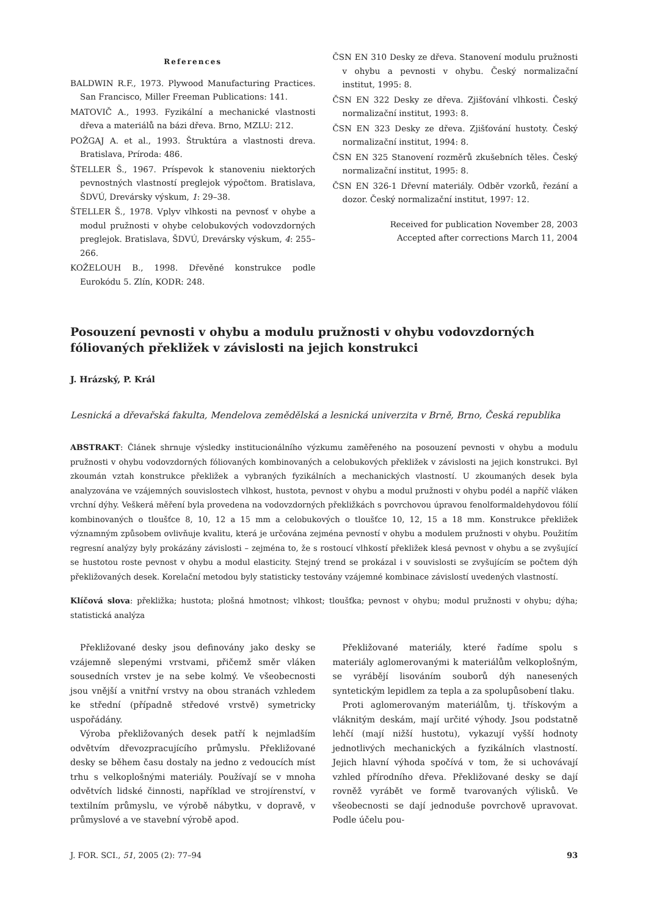References
BALDWIN R.F., 1973. Plywood Manufacturing Practices. San Francisco, Miller Freeman Publications: 141.
MATOVIČ A., 1993. Fyzikální a mechanické vlastnosti dřeva a materiálů na bázi dřeva. Brno, MZLU: 212.
POŽGAJ A. et al., 1993. Štruktúra a vlastnosti dreva. Bratislava, Príroda: 486.
ŠTELLER Š., 1967. Príspevok k stanoveniu niektorých pevnostných vlastností preglejok výpočtom. Bratislava, ŠDVÚ, Drevársky výskum, 1: 29–38.
ŠTELLER Š., 1978. Vplyv vlhkosti na pevnosť v ohybe a modul pružnosti v ohybe celobukových vodovzdorných preglejok. Bratislava, ŠDVÚ, Drevársky výskum, 4: 255–266.
KOŽELOUH B., 1998. Dřevěné konstrukce podle Eurokódu 5. Zlín, KODR: 248.
ČSN EN 310 Desky ze dřeva. Stanovení modulu pružnosti v ohybu a pevnosti v ohybu. Český normalizační institut, 1995: 8.
ČSN EN 322 Desky ze dřeva. Zjišťování vlhkosti. Český normalizační institut, 1993: 8.
ČSN EN 323 Desky ze dřeva. Zjišťování hustoty. Český normalizační institut, 1994: 8.
ČSN EN 325 Stanovení rozměrů zkušebních těles. Český normalizační institut, 1995: 8.
ČSN EN 326-1 Dřevní materiály. Odběr vzorků, řezání a dozor. Český normalizační institut, 1997: 12.
Received for publication November 28, 2003
Accepted after corrections March 11, 2004
Posouzení pevnosti v ohybu a modulu pružnosti v ohybu vodovzdorných fóliovaných překližek v závislosti na jejich konstrukci
J. Hrázský, P. Král
Lesnická a dřevařská fakulta, Mendelova zemědělská a lesnická univerzita v Brně, Brno, Česká republika
ABSTRAKT: Článek shrnuje výsledky institucionálního výzkumu zaměřeného na posouzení pevnosti v ohybu a modulu pružnosti v ohybu vodovzdorných fóliovaných kombinovaných a celobukových překližek v závislosti na jejich konstrukci. Byl zkoumán vztah konstrukce překližek a vybraných fyzikálních a mechanických vlastností. U zkoumaných desek byla analyzována ve vzájemných souvislostech vlhkost, hustota, pevnost v ohybu a modul pružnosti v ohybu podél a napříč vláken vrchní dýhy. Veškerá měření byla provedena na vodovzdorných překližkách s povrchovou úpravou fenolformaldehydovou fólií kombinovaných o tloušťce 8, 10, 12 a 15 mm a celobukových o tloušťce 10, 12, 15 a 18 mm. Konstrukce překližek významným způsobem ovlivňuje kvalitu, která je určována zejména pevností v ohybu a modulem pružnosti v ohybu. Použitím regresní analýzy byly prokázány závislosti – zejména to, že s rostoucí vlhkostí překližek klesá pevnost v ohybu a se zvyšující se hustotou roste pevnost v ohybu a modul elasticity. Stejný trend se prokázal i v souvislosti se zvyšujícím se počtem dýh překližovaných desek. Korelační metodou byly statisticky testovány vzájemné kombinace závislostí uvedených vlastností.
Klíčová slova: překližka; hustota; plošná hmotnost; vlhkost; tloušťka; pevnost v ohybu; modul pružnosti v ohybu; dýha; statistická analýza
Překližované desky jsou definovány jako desky se vzájemně slepenými vrstvami, přičemž směr vláken sousedních vrstev je na sebe kolmý. Ve všeobecnosti jsou vnější a vnitřní vrstvy na obou stranách vzhledem ke střední (případně středové vrstvě) symetricky uspořádány.
Výroba překližovaných desek patří k nejmladším odvětvím dřevozpracujícího průmyslu. Překližované desky se během času dostaly na jedno z vedoucích míst trhu s velkoplošnými materiály. Používají se v mnoha odvětvích lidské činnosti, například ve strojírenství, v textilním průmyslu, ve výrobě nábytku, v dopravě, v průmyslové a ve stavební výrobě apod.
Překližované materiály, které řadíme spolu s materiály aglomerovanými k materiálům velkoplošným, se vyrábějí lisováním souborů dýh nanesených syntetickým lepidlem za tepla a za spolupůsobení tlaku.
Proti aglomerovaným materiálům, tj. třískovým a vláknitým deskám, mají určité výhody. Jsou podstatně lehčí (mají nižší hustotu), vykazují vyšší hodnoty jednotlivých mechanických a fyzikálních vlastností. Jejich hlavní výhoda spočívá v tom, že si uchovávají vzhled přírodního dřeva. Překližované desky se dají rovněž vyrábět ve formě tvarovaných výlisků. Ve všeobecnosti se dají jednoduše povrchově upravovat. Podle účelu pou-
J. FOR. SCI., 51, 2005 (2): 77–94 93